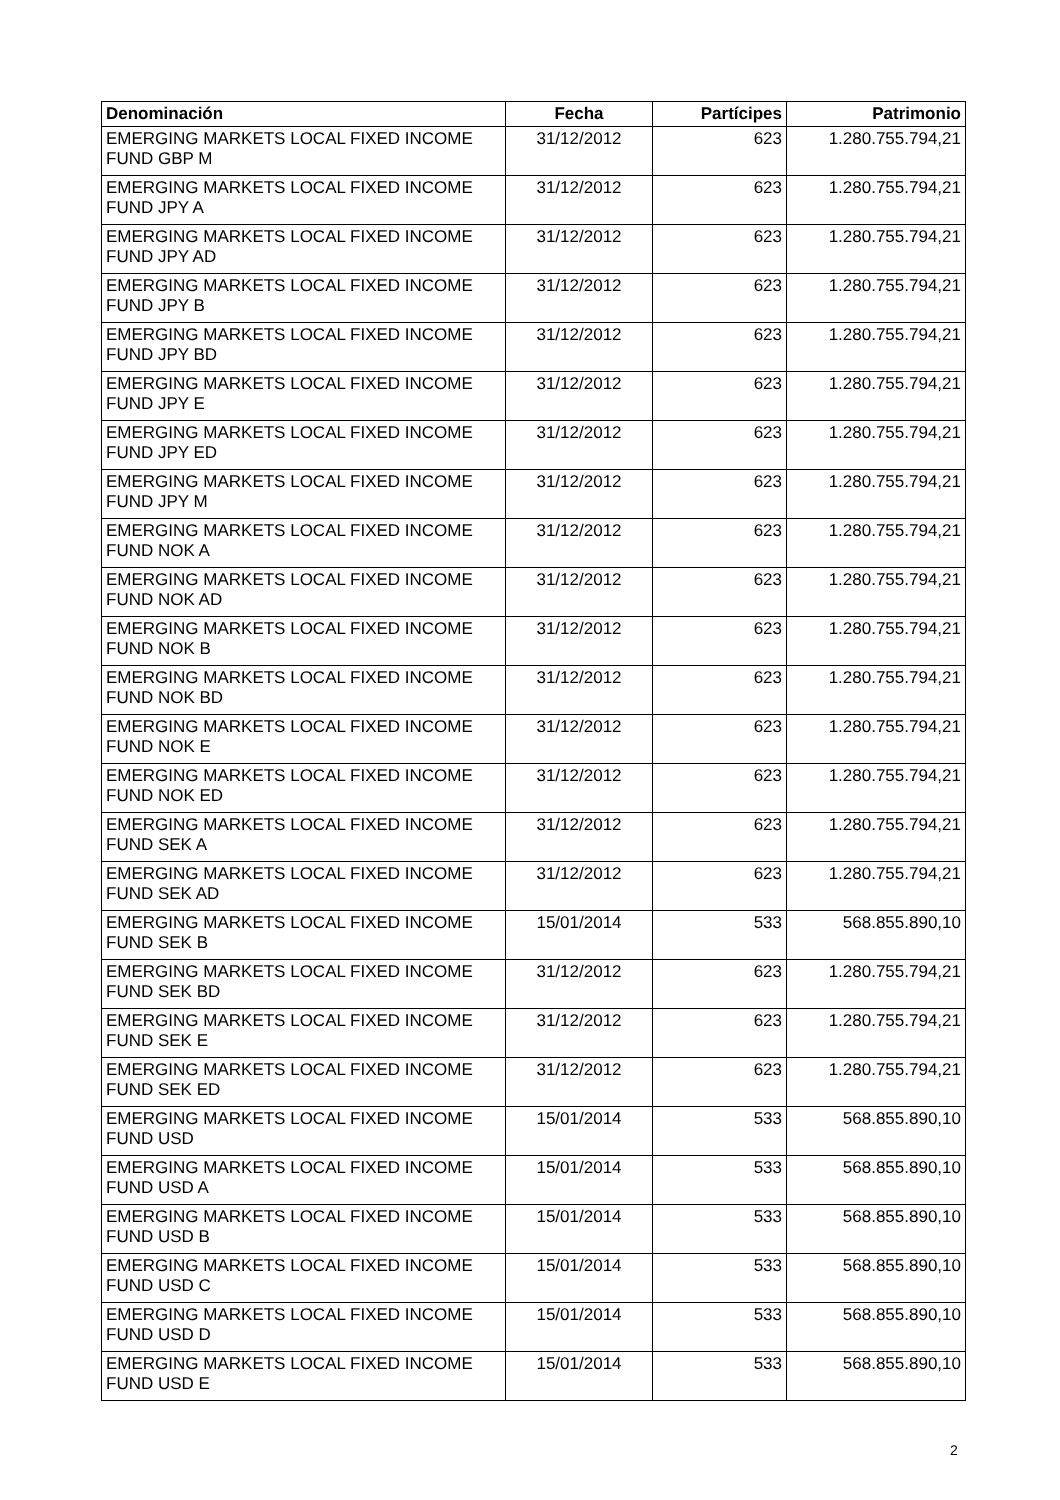| Denominación | Fecha | Partícipes | Patrimonio |
| --- | --- | --- | --- |
| EMERGING MARKETS LOCAL FIXED INCOME FUND GBP M | 31/12/2012 | 623 | 1.280.755.794,21 |
| EMERGING MARKETS LOCAL FIXED INCOME FUND JPY A | 31/12/2012 | 623 | 1.280.755.794,21 |
| EMERGING MARKETS LOCAL FIXED INCOME FUND JPY AD | 31/12/2012 | 623 | 1.280.755.794,21 |
| EMERGING MARKETS LOCAL FIXED INCOME FUND JPY B | 31/12/2012 | 623 | 1.280.755.794,21 |
| EMERGING MARKETS LOCAL FIXED INCOME FUND JPY BD | 31/12/2012 | 623 | 1.280.755.794,21 |
| EMERGING MARKETS LOCAL FIXED INCOME FUND JPY E | 31/12/2012 | 623 | 1.280.755.794,21 |
| EMERGING MARKETS LOCAL FIXED INCOME FUND JPY ED | 31/12/2012 | 623 | 1.280.755.794,21 |
| EMERGING MARKETS LOCAL FIXED INCOME FUND JPY M | 31/12/2012 | 623 | 1.280.755.794,21 |
| EMERGING MARKETS LOCAL FIXED INCOME FUND NOK A | 31/12/2012 | 623 | 1.280.755.794,21 |
| EMERGING MARKETS LOCAL FIXED INCOME FUND NOK AD | 31/12/2012 | 623 | 1.280.755.794,21 |
| EMERGING MARKETS LOCAL FIXED INCOME FUND NOK B | 31/12/2012 | 623 | 1.280.755.794,21 |
| EMERGING MARKETS LOCAL FIXED INCOME FUND NOK BD | 31/12/2012 | 623 | 1.280.755.794,21 |
| EMERGING MARKETS LOCAL FIXED INCOME FUND NOK E | 31/12/2012 | 623 | 1.280.755.794,21 |
| EMERGING MARKETS LOCAL FIXED INCOME FUND NOK ED | 31/12/2012 | 623 | 1.280.755.794,21 |
| EMERGING MARKETS LOCAL FIXED INCOME FUND SEK A | 31/12/2012 | 623 | 1.280.755.794,21 |
| EMERGING MARKETS LOCAL FIXED INCOME FUND SEK AD | 31/12/2012 | 623 | 1.280.755.794,21 |
| EMERGING MARKETS LOCAL FIXED INCOME FUND SEK B | 15/01/2014 | 533 | 568.855.890,10 |
| EMERGING MARKETS LOCAL FIXED INCOME FUND SEK BD | 31/12/2012 | 623 | 1.280.755.794,21 |
| EMERGING MARKETS LOCAL FIXED INCOME FUND SEK E | 31/12/2012 | 623 | 1.280.755.794,21 |
| EMERGING MARKETS LOCAL FIXED INCOME FUND SEK ED | 31/12/2012 | 623 | 1.280.755.794,21 |
| EMERGING MARKETS LOCAL FIXED INCOME FUND USD | 15/01/2014 | 533 | 568.855.890,10 |
| EMERGING MARKETS LOCAL FIXED INCOME FUND USD A | 15/01/2014 | 533 | 568.855.890,10 |
| EMERGING MARKETS LOCAL FIXED INCOME FUND USD B | 15/01/2014 | 533 | 568.855.890,10 |
| EMERGING MARKETS LOCAL FIXED INCOME FUND USD C | 15/01/2014 | 533 | 568.855.890,10 |
| EMERGING MARKETS LOCAL FIXED INCOME FUND USD D | 15/01/2014 | 533 | 568.855.890,10 |
| EMERGING MARKETS LOCAL FIXED INCOME FUND USD E | 15/01/2014 | 533 | 568.855.890,10 |
2